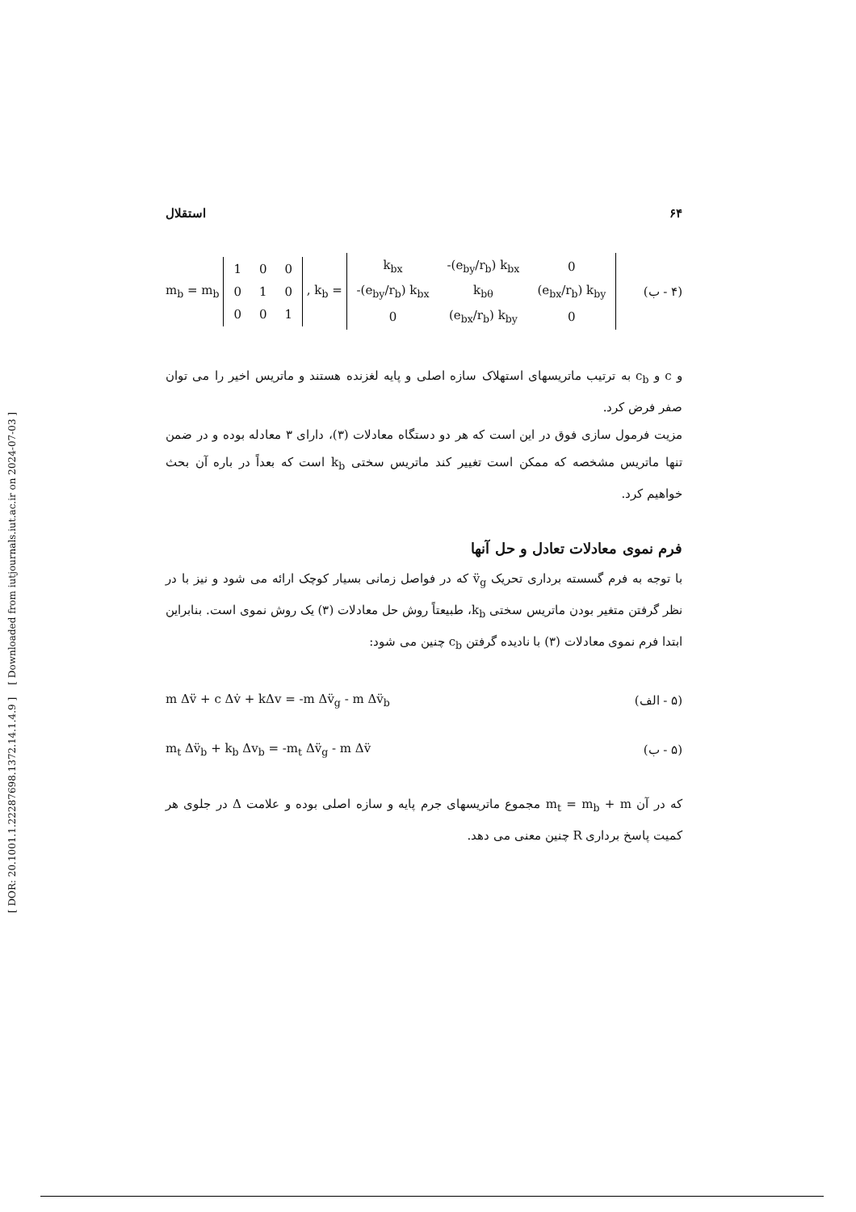[ DOR: 20.1001.1.22287698.1372.14.1.4.9 ] [ Downloaded from iutjournals.iut.ac.ir on 2024-07-03 ]
۶۴ استقلال
m<sub>b</sub> = m<sub>b</sub>
| 1 | 0 | 0 |
| 0 | 1 | 0 |
| 0 | 0 | 1 |
, k<sub>b</sub> =
| k<sub>bx</sub> | -(e<sub>by</sub>/r<sub>b</sub>) k<sub>bx</sub> | 0 |
| -(e<sub>by</sub>/r<sub>b</sub>) k<sub>bx</sub> | k<sub>bθ</sub> | (e<sub>bx</sub>/r<sub>b</sub>) k<sub>by</sub> |
| 0 | (e<sub>bx</sub>/r<sub>b</sub>) k<sub>by</sub> | 0 |
(۴ - ب)
و c و c<sub>b</sub> به ترتیب ماتریسهای استهلاک سازه اصلی و پایه لغزنده هستند و ماتریس اخیر را می توان صفر فرض کرد.
مزیت فرمول سازی فوق در این است که هر دو دستگاه معادلات (۳)، دارای ۳ معادله بوده و در ضمن تنها ماتریس مشخصه که ممکن است تغییر کند ماتریس سختی k<sub>b</sub> است که بعداً در باره آن بحث خواهیم کرد.
فرم نموی معادلات تعادل و حل آنها
با توجه به فرم گسسته برداری تحریک v̈<sub>g</sub> که در فواصل زمانی بسیار کوچک ارائه می شود و نیز با در نظر گرفتن متغیر بودن ماتریس سختی k<sub>b</sub>، طبیعتاً روش حل معادلات (۳) یک روش نموی است. بنابراین ابتدا فرم نموی معادلات (۳) با نادیده گرفتن c<sub>b</sub> چنین می شود:
m Δv̈ + c Δv̇ + kΔv = -m Δv̈<sub>g</sub> - m Δv̈<sub>b</sub>
(۵ - الف)
m<sub>t</sub> Δv̈<sub>b</sub> + k<sub>b</sub> Δv<sub>b</sub> = -m<sub>t</sub> Δv̈<sub>g</sub> - m Δv̈
(۵ - ب)
که در آن m<sub>t</sub> = m<sub>b</sub> + m مجموع ماتریسهای جرم پایه و سازه اصلی بوده و علامت Δ در جلوی هر کمیت پاسخ برداری R چنین معنی می دهد.